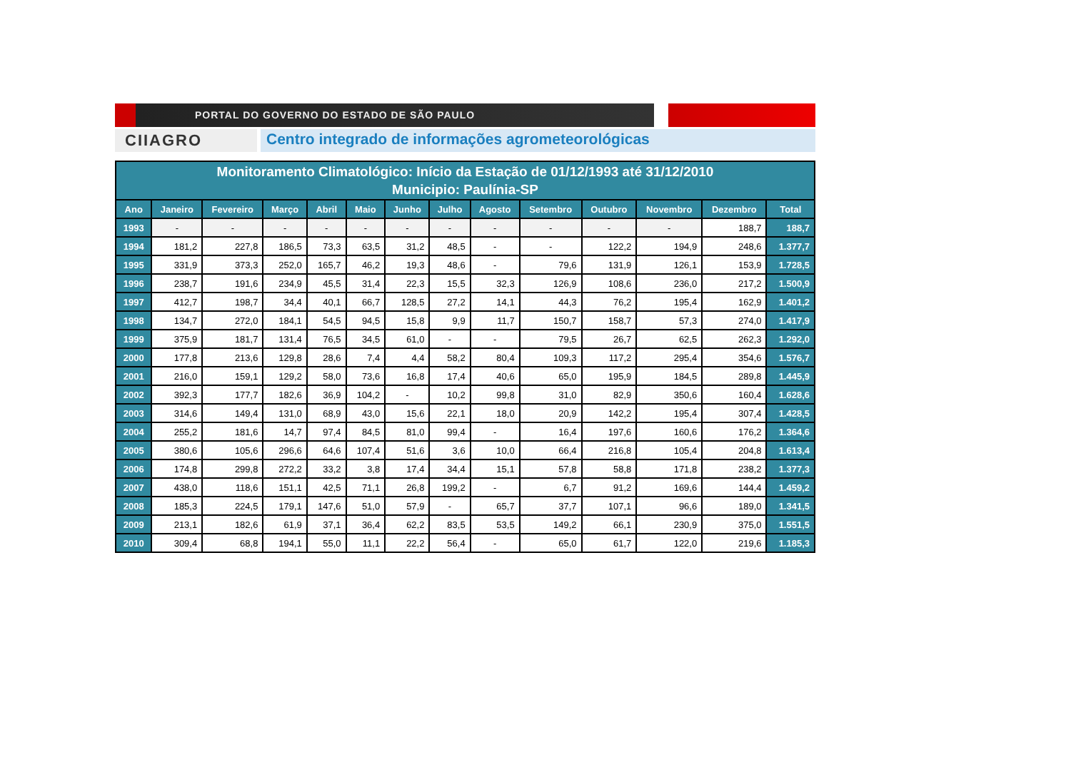PORTAL DO GOVERNO DO ESTADO DE SÃO PAULO
CIIAGRO
Centro integrado de informações agrometeorológicas
| Monitoramento Climatológico: Início da Estação de 01/12/1993 até 31/12/2010 Municipio: Paulínia-SP | | | | | | | | | | | | | |
| --- | --- | --- | --- | --- | --- | --- | --- | --- | --- | --- | --- | --- | --- |
| Ano | Janeiro | Fevereiro | Março | Abril | Maio | Junho | Julho | Agosto | Setembro | Outubro | Novembro | Dezembro | Total |
| 1993 | - | - | - | - | - | - | - | - | - | - | - | 188,7 | 188,7 |
| 1994 | 181,2 | 227,8 | 186,5 | 73,3 | 63,5 | 31,2 | 48,5 | - | - | 122,2 | 194,9 | 248,6 | 1.377,7 |
| 1995 | 331,9 | 373,3 | 252,0 | 165,7 | 46,2 | 19,3 | 48,6 | - | 79,6 | 131,9 | 126,1 | 153,9 | 1.728,5 |
| 1996 | 238,7 | 191,6 | 234,9 | 45,5 | 31,4 | 22,3 | 15,5 | 32,3 | 126,9 | 108,6 | 236,0 | 217,2 | 1.500,9 |
| 1997 | 412,7 | 198,7 | 34,4 | 40,1 | 66,7 | 128,5 | 27,2 | 14,1 | 44,3 | 76,2 | 195,4 | 162,9 | 1.401,2 |
| 1998 | 134,7 | 272,0 | 184,1 | 54,5 | 94,5 | 15,8 | 9,9 | 11,7 | 150,7 | 158,7 | 57,3 | 274,0 | 1.417,9 |
| 1999 | 375,9 | 181,7 | 131,4 | 76,5 | 34,5 | 61,0 | - | - | 79,5 | 26,7 | 62,5 | 262,3 | 1.292,0 |
| 2000 | 177,8 | 213,6 | 129,8 | 28,6 | 7,4 | 4,4 | 58,2 | 80,4 | 109,3 | 117,2 | 295,4 | 354,6 | 1.576,7 |
| 2001 | 216,0 | 159,1 | 129,2 | 58,0 | 73,6 | 16,8 | 17,4 | 40,6 | 65,0 | 195,9 | 184,5 | 289,8 | 1.445,9 |
| 2002 | 392,3 | 177,7 | 182,6 | 36,9 | 104,2 | - | 10,2 | 99,8 | 31,0 | 82,9 | 350,6 | 160,4 | 1.628,6 |
| 2003 | 314,6 | 149,4 | 131,0 | 68,9 | 43,0 | 15,6 | 22,1 | 18,0 | 20,9 | 142,2 | 195,4 | 307,4 | 1.428,5 |
| 2004 | 255,2 | 181,6 | 14,7 | 97,4 | 84,5 | 81,0 | 99,4 | - | 16,4 | 197,6 | 160,6 | 176,2 | 1.364,6 |
| 2005 | 380,6 | 105,6 | 296,6 | 64,6 | 107,4 | 51,6 | 3,6 | 10,0 | 66,4 | 216,8 | 105,4 | 204,8 | 1.613,4 |
| 2006 | 174,8 | 299,8 | 272,2 | 33,2 | 3,8 | 17,4 | 34,4 | 15,1 | 57,8 | 58,8 | 171,8 | 238,2 | 1.377,3 |
| 2007 | 438,0 | 118,6 | 151,1 | 42,5 | 71,1 | 26,8 | 199,2 | - | 6,7 | 91,2 | 169,6 | 144,4 | 1.459,2 |
| 2008 | 185,3 | 224,5 | 179,1 | 147,6 | 51,0 | 57,9 | - | 65,7 | 37,7 | 107,1 | 96,6 | 189,0 | 1.341,5 |
| 2009 | 213,1 | 182,6 | 61,9 | 37,1 | 36,4 | 62,2 | 83,5 | 53,5 | 149,2 | 66,1 | 230,9 | 375,0 | 1.551,5 |
| 2010 | 309,4 | 68,8 | 194,1 | 55,0 | 11,1 | 22,2 | 56,4 | - | 65,0 | 61,7 | 122,0 | 219,6 | 1.185,3 |